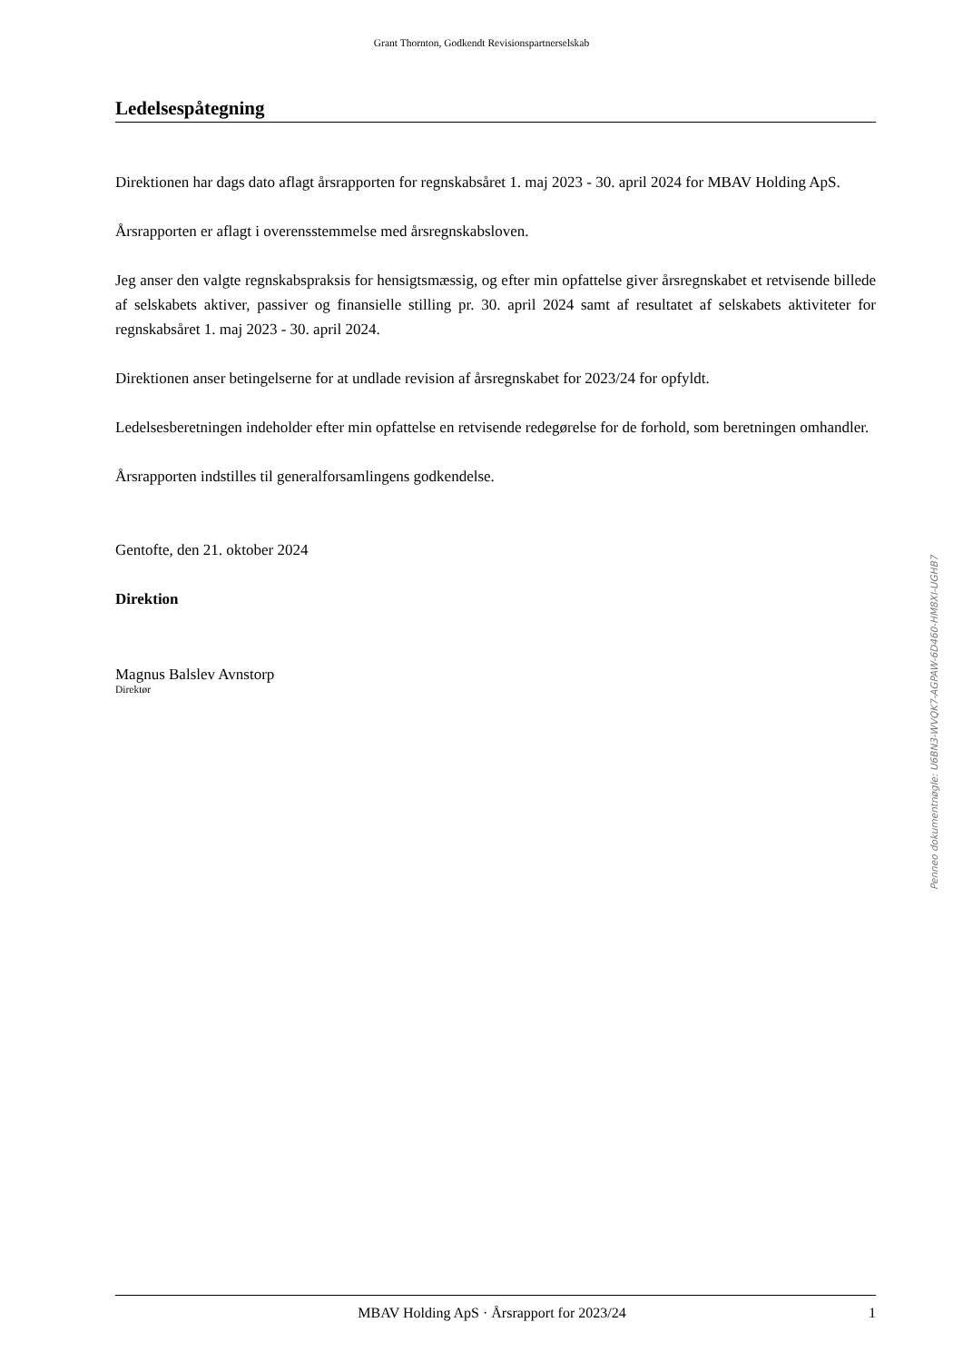Grant Thornton, Godkendt Revisionspartnerselskab
Ledelsespåtegning
Direktionen har dags dato aflagt årsrapporten for regnskabsåret 1. maj 2023 - 30. april 2024 for MBAV Holding ApS.
Årsrapporten er aflagt i overensstemmelse med årsregnskabsloven.
Jeg anser den valgte regnskabspraksis for hensigtsmæssig, og efter min opfattelse giver årsregnskabet et retvisende billede af selskabets aktiver, passiver og finansielle stilling pr. 30. april 2024 samt af resultatet af selskabets aktiviteter for regnskabsåret 1. maj 2023 - 30. april 2024.
Direktionen anser betingelserne for at undlade revision af årsregnskabet for 2023/24 for opfyldt.
Ledelsesberetningen indeholder efter min opfattelse en retvisende redegørelse for de forhold, som beretningen omhandler.
Årsrapporten indstilles til generalforsamlingens godkendelse.
Gentofte, den 21. oktober 2024
Direktion
Magnus Balslev Avnstorp
Direktør
Penneo dokumentnøgle: U6BN3-WVQK7-AGPAW-6D460-HM8XI-UGHB7
MBAV Holding ApS · Årsrapport for 2023/24 1